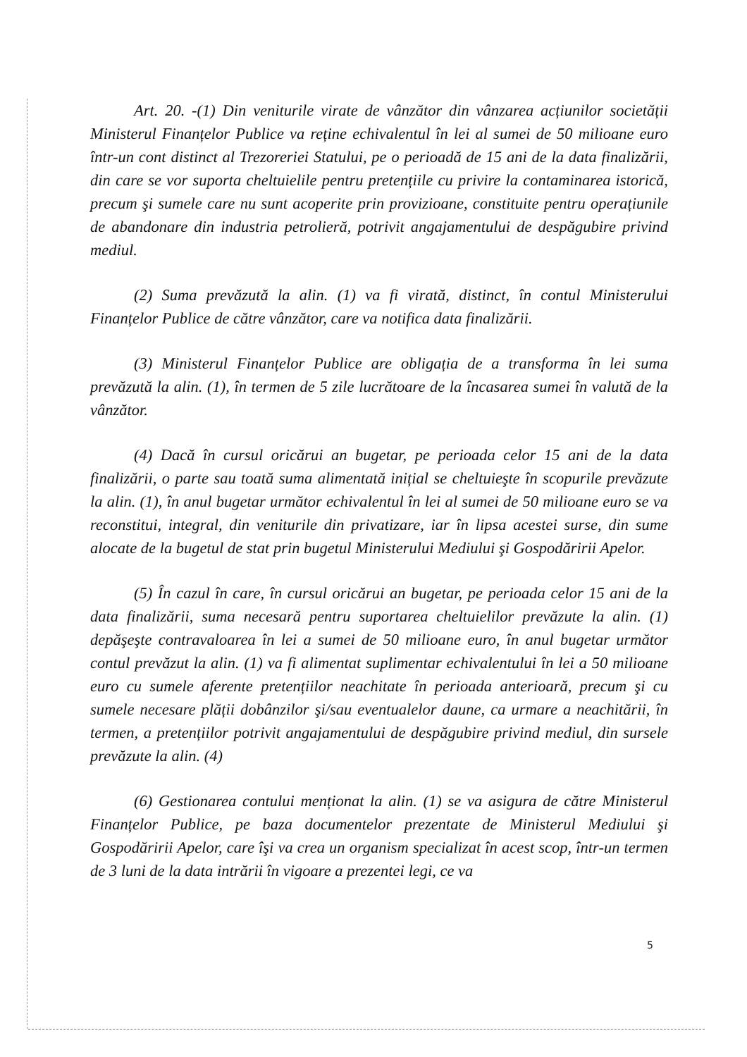Art. 20. -(1) Din veniturile virate de vânzător din vânzarea acțiunilor societății Ministerul Finanțelor Publice va reține echivalentul în lei al sumei de 50 milioane euro într-un cont distinct al Trezoreriei Statului, pe o perioadă de 15 ani de la data finalizării, din care se vor suporta cheltuielile pentru pretențiile cu privire la contaminarea istorică, precum şi sumele care nu sunt acoperite prin provizioane, constituite pentru operațiunile de abandonare din industria petrolieră, potrivit angajamentului de despăgubire privind mediul.
(2) Suma prevăzută la alin. (1) va fi virată, distinct, în contul Ministerului Finanțelor Publice de către vânzător, care va notifica data finalizării.
(3) Ministerul Finanțelor Publice are obligația de a transforma în lei suma prevăzută la alin. (1), în termen de 5 zile lucrătoare de la încasarea sumei în valută de la vânzător.
(4) Dacă în cursul oricărui an bugetar, pe perioada celor 15 ani de la data finalizării, o parte sau toată suma alimentată inițial se cheltuieşte în scopurile prevăzute la alin. (1), în anul bugetar următor echivalentul în lei al sumei de 50 milioane euro se va reconstitui, integral, din veniturile din privatizare, iar în lipsa acestei surse, din sume alocate de la bugetul de stat prin bugetul Ministerului Mediului şi Gospodăririi Apelor.
(5) În cazul în care, în cursul oricărui an bugetar, pe perioada celor 15 ani de la data finalizării, suma necesară pentru suportarea cheltuielilor prevăzute la alin. (1) depăşeşte contravaloarea în lei a sumei de 50 milioane euro, în anul bugetar următor contul prevăzut la alin. (1) va fi alimentat suplimentar echivalentului în lei a 50 milioane euro cu sumele aferente pretențiilor neachitate în perioada anterioară, precum şi cu sumele necesare plății dobânzilor şi/sau eventualelor daune, ca urmare a neachitării, în termen, a pretențiilor potrivit angajamentului de despăgubire privind mediul, din sursele prevăzute la alin. (4)
(6) Gestionarea contului menționat la alin. (1) se va asigura de către Ministerul Finanțelor Publice, pe baza documentelor prezentate de Ministerul Mediului şi Gospodăririi Apelor, care îşi va crea un organism specializat în acest scop, într-un termen de 3 luni de la data intrării în vigoare a prezentei legi, ce va
5